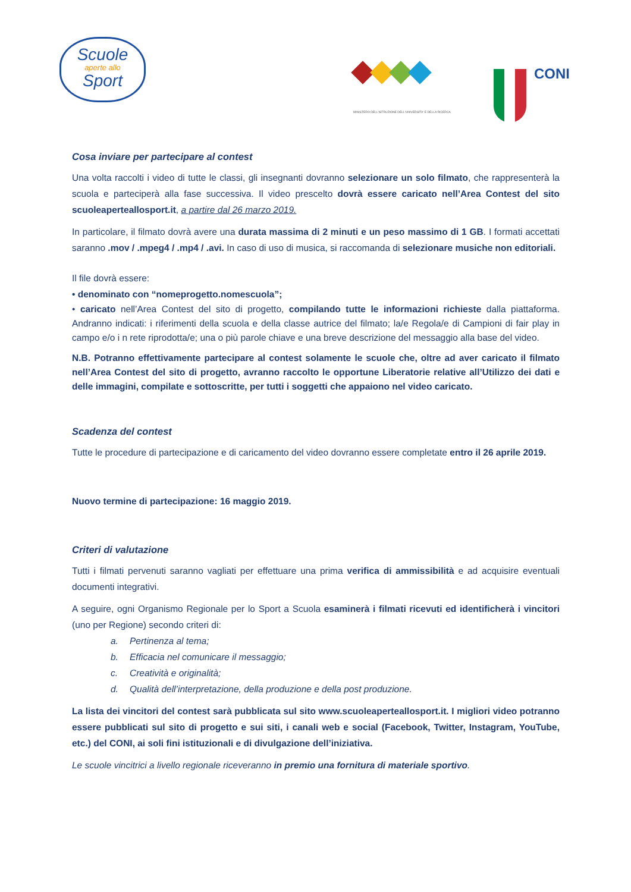Scuole
aperte allo
Sport
MINISTERO DELL'ISTRUZIONE DELL'UNIVERSITA' E DELLA RICERCA
CONI
Cosa inviare per partecipare al contest
Una volta raccolti i video di tutte le classi, gli insegnanti dovranno selezionare un solo filmato, che rappresenterà la scuola e parteciperà alla fase successiva. Il video prescelto dovrà essere caricato nell’Area Contest del sito scuoleaperteallosport.it, a partire dal 26 marzo 2019.
In particolare, il filmato dovrà avere una durata massima di 2 minuti e un peso massimo di 1 GB. I formati accettati saranno .mov / .mpeg4 / .mp4 / .avi. In caso di uso di musica, si raccomanda di selezionare musiche non editoriali.
Il file dovrà essere:
• denominato con “nomeprogetto.nomescuola”;
• caricato nell’Area Contest del sito di progetto, compilando tutte le informazioni richieste dalla piattaforma. Andranno indicati: i riferimenti della scuola e della classe autrice del filmato; la/e Regola/e di Campioni di fair play in campo e/o i n rete riprodotta/e; una o più parole chiave e una breve descrizione del messaggio alla base del video.
N.B. Potranno effettivamente partecipare al contest solamente le scuole che, oltre ad aver caricato il filmato nell’Area Contest del sito di progetto, avranno raccolto le opportune Liberatorie relative all’Utilizzo dei dati e delle immagini, compilate e sottoscritte, per tutti i soggetti che appaiono nel video caricato.
Scadenza del contest
Tutte le procedure di partecipazione e di caricamento del video dovranno essere completate entro il 26 aprile 2019.
Nuovo termine di partecipazione: 16 maggio 2019.
Criteri di valutazione
Tutti i filmati pervenuti saranno vagliati per effettuare una prima verifica di ammissibilità e ad acquisire eventuali documenti integrativi.
A seguire, ogni Organismo Regionale per lo Sport a Scuola esaminerà i filmati ricevuti ed identificherà i vincitori (uno per Regione) secondo criteri di:
a. Pertinenza al tema;
b. Efficacia nel comunicare il messaggio;
c. Creatività e originalità;
d. Qualità dell’interpretazione, della produzione e della post produzione.
La lista dei vincitori del contest sarà pubblicata sul sito www.scuoleaperteallosport.it. I migliori video potranno essere pubblicati sul sito di progetto e sui siti, i canali web e social (Facebook, Twitter, Instagram, YouTube, etc.) del CONI, ai soli fini istituzionali e di divulgazione dell’iniziativa.
Le scuole vincitrici a livello regionale riceveranno in premio una fornitura di materiale sportivo.